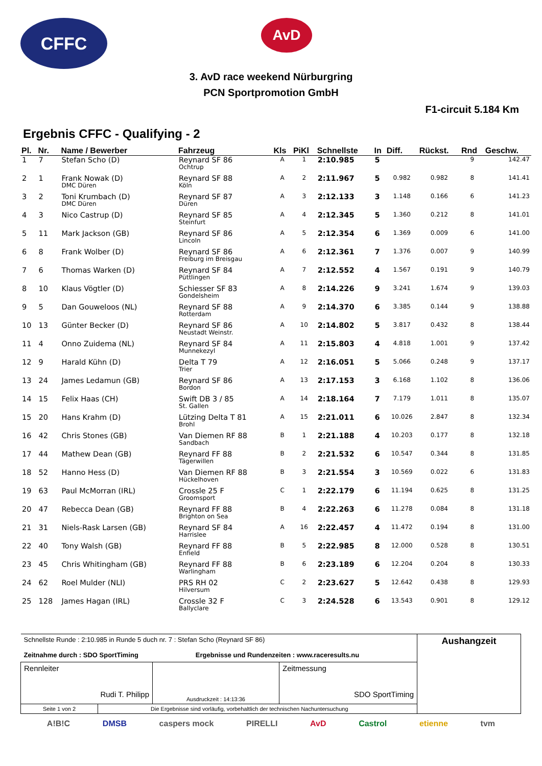CFFC
AvD
3. AvD race weekend Nürburgring
PCN Sportpromotion GmbH
F1-circuit 5.184 Km
Ergebnis CFFC - Qualifying - 2
| Pl. | Nr. | Name / Bewerber | Fahrzeug | Kls | PiKl | Schnellste | In | Diff. | Rückst. | Rnd | Geschw. |
| --- | --- | --- | --- | --- | --- | --- | --- | --- | --- | --- | --- |
| 1 | 7 | Stefan Scho (D) | Reynard SF 86 Ochtrup | A | 1 | 2:10.985 | 5 | | | 9 | 142.47 |
| 2 | 1 | Frank Nowak (D) DMC Düren | Reynard SF 88 Köln | A | 2 | 2:11.967 | 5 | 0.982 | 0.982 | 8 | 141.41 |
| 3 | 2 | Toni Krumbach (D) DMC Düren | Reynard SF 87 Düren | A | 3 | 2:12.133 | 3 | 1.148 | 0.166 | 6 | 141.23 |
| 4 | 3 | Nico Castrup (D) | Reynard SF 85 Steinfurt | A | 4 | 2:12.345 | 5 | 1.360 | 0.212 | 8 | 141.01 |
| 5 | 11 | Mark Jackson (GB) | Reynard SF 86 Lincoln | A | 5 | 2:12.354 | 6 | 1.369 | 0.009 | 6 | 141.00 |
| 6 | 8 | Frank Wolber (D) | Reynard SF 86 Freiburg im Breisgau | A | 6 | 2:12.361 | 7 | 1.376 | 0.007 | 9 | 140.99 |
| 7 | 6 | Thomas Warken (D) | Reynard SF 84 Püttlingen | A | 7 | 2:12.552 | 4 | 1.567 | 0.191 | 9 | 140.79 |
| 8 | 10 | Klaus Vögtler (D) | Schiesser SF 83 Gondelsheim | A | 8 | 2:14.226 | 9 | 3.241 | 1.674 | 9 | 139.03 |
| 9 | 5 | Dan Gouweloos (NL) | Reynard SF 88 Rotterdam | A | 9 | 2:14.370 | 6 | 3.385 | 0.144 | 9 | 138.88 |
| 10 | 13 | Günter Becker (D) | Reynard SF 86 Neustadt Weinstr. | A | 10 | 2:14.802 | 5 | 3.817 | 0.432 | 8 | 138.44 |
| 11 | 4 | Onno Zuidema (NL) | Reynard SF 84 Munnekezyl | A | 11 | 2:15.803 | 4 | 4.818 | 1.001 | 9 | 137.42 |
| 12 | 9 | Harald Kühn (D) | Delta T 79 Trier | A | 12 | 2:16.051 | 5 | 5.066 | 0.248 | 9 | 137.17 |
| 13 | 24 | James Ledamun (GB) | Reynard SF 86 Bordon | A | 13 | 2:17.153 | 3 | 6.168 | 1.102 | 8 | 136.06 |
| 14 | 15 | Felix Haas (CH) | Swift DB 3 / 85 St. Gallen | A | 14 | 2:18.164 | 7 | 7.179 | 1.011 | 8 | 135.07 |
| 15 | 20 | Hans Krahm (D) | Lützing Delta T 81 Brohl | A | 15 | 2:21.011 | 6 | 10.026 | 2.847 | 8 | 132.34 |
| 16 | 42 | Chris Stones (GB) | Van Diemen RF 88 Sandbach | B | 1 | 2:21.188 | 4 | 10.203 | 0.177 | 8 | 132.18 |
| 17 | 44 | Mathew Dean (GB) | Reynard FF 88 Tägerwillen | B | 2 | 2:21.532 | 6 | 10.547 | 0.344 | 8 | 131.85 |
| 18 | 52 | Hanno Hess (D) | Van Diemen RF 88 Hückelhoven | B | 3 | 2:21.554 | 3 | 10.569 | 0.022 | 6 | 131.83 |
| 19 | 63 | Paul McMorran (IRL) | Crossle 25 F Groomsport | C | 1 | 2:22.179 | 6 | 11.194 | 0.625 | 8 | 131.25 |
| 20 | 47 | Rebecca Dean (GB) | Reynard FF 88 Brighton on Sea | B | 4 | 2:22.263 | 6 | 11.278 | 0.084 | 8 | 131.18 |
| 21 | 31 | Niels-Rask Larsen (GB) | Reynard SF 84 Harrislee | A | 16 | 2:22.457 | 4 | 11.472 | 0.194 | 8 | 131.00 |
| 22 | 40 | Tony Walsh (GB) | Reynard FF 88 Enfield | B | 5 | 2:22.985 | 8 | 12.000 | 0.528 | 8 | 130.51 |
| 23 | 45 | Chris Whitingham (GB) | Reynard FF 88 Warlingham | B | 6 | 2:23.189 | 6 | 12.204 | 0.204 | 8 | 130.33 |
| 24 | 62 | Roel Mulder (NLI) | PRS RH 02 Hilversum | C | 2 | 2:23.627 | 5 | 12.642 | 0.438 | 8 | 129.93 |
| 25 | 128 | James Hagan (IRL) | Crossle 32 F Ballyclare | C | 3 | 2:24.528 | 6 | 13.543 | 0.901 | 8 | 129.12 |
| Schnellste Runde : 2:10.985 in Runde 5 duch nr. 7 : Stefan Scho (Reynard SF 86) Zeitnahme durch : SDO SportTiming Ergebnisse und Rundenzeiten : www.raceresults.nu | | | Aushangzeit |
| Rennleiter Rudi T. Philipp | Ausdruckzeit : 14:13:36 | Zeitmessung SDO SportTiming | |
| Seite 1 von 2 Die Ergebnisse sind vorläufig, vorbehaltlich der technischen Nachuntersuchung | | | |
A!B!C DMSB caspers mock PIRELLI AvD Castrol etienne tvm